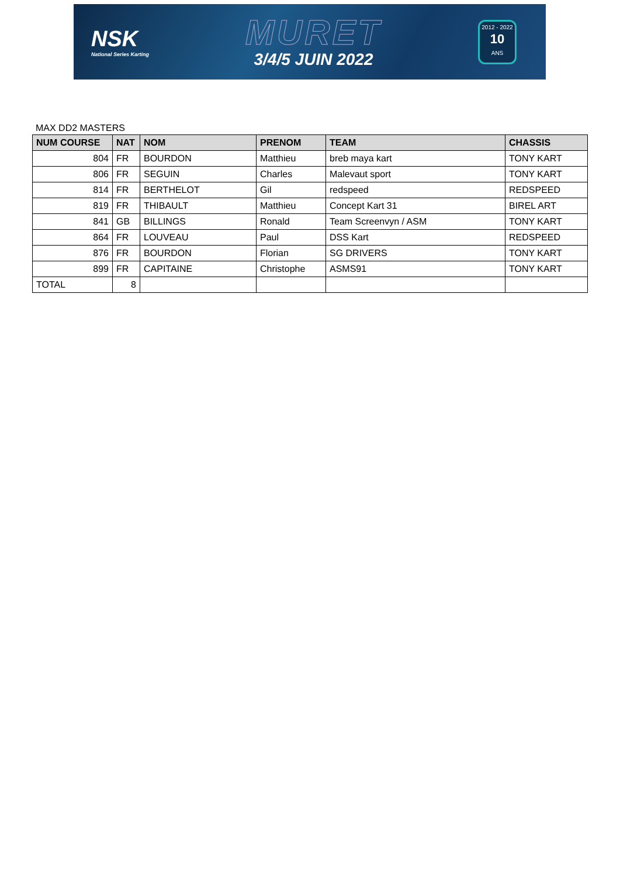NSK
National Series Karting
MURET
3/4/5 JUIN 2022
2012 - 2022
10
ANS
MAX DD2 MASTERS
| NUM COURSE | NAT | NOM | PRENOM | TEAM | CHASSIS |
| --- | --- | --- | --- | --- | --- |
| 804 | FR | BOURDON | Matthieu | breb maya kart | TONY KART |
| 806 | FR | SEGUIN | Charles | Malevaut sport | TONY KART |
| 814 | FR | BERTHELOT | Gil | redspeed | REDSPEED |
| 819 | FR | THIBAULT | Matthieu | Concept Kart 31 | BIREL ART |
| 841 | GB | BILLINGS | Ronald | Team Screenvyn / ASM | TONY KART |
| 864 | FR | LOUVEAU | Paul | DSS Kart | REDSPEED |
| 876 | FR | BOURDON | Florian | SG DRIVERS | TONY KART |
| 899 | FR | CAPITAINE | Christophe | ASMS91 | TONY KART |
| TOTAL | 8 | | | | |